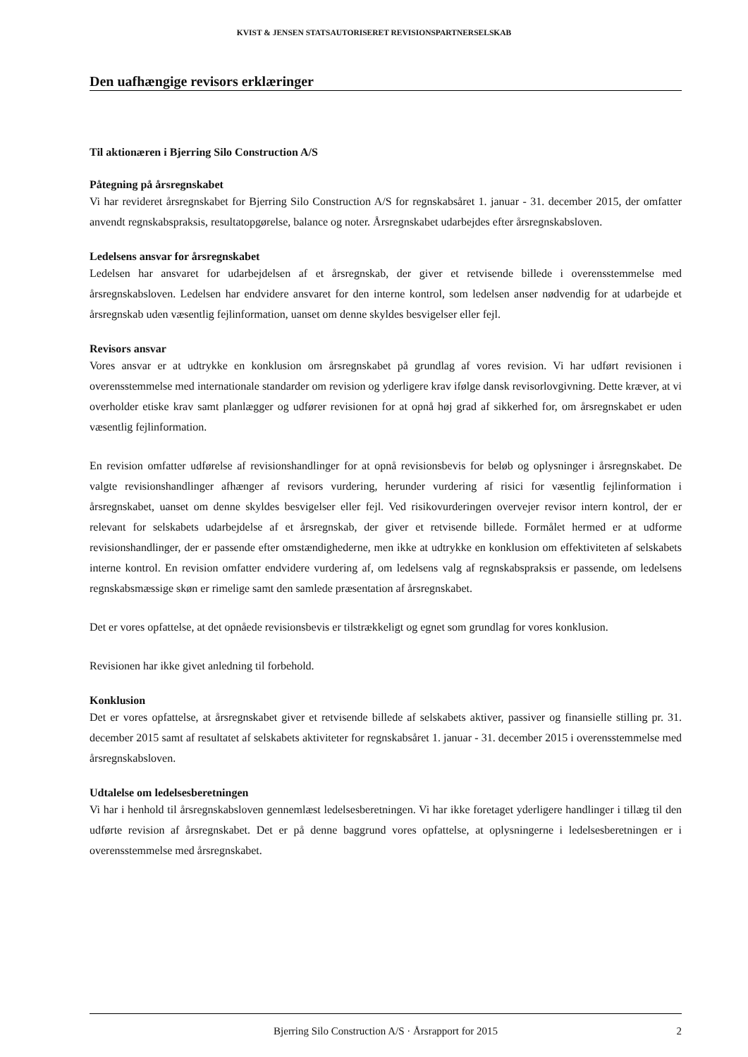KVIST & JENSEN STATSAUTORISERET REVISIONSPARTNERSELSKAB
Den uafhængige revisors erklæringer
Til aktionæren i Bjerring Silo Construction A/S
Påtegning på årsregnskabet
Vi har revideret årsregnskabet for Bjerring Silo Construction A/S for regnskabsåret 1. januar - 31. december 2015, der omfatter anvendt regnskabspraksis, resultatopgørelse, balance og noter. Årsregnskabet udarbejdes efter årsregnskabsloven.
Ledelsens ansvar for årsregnskabet
Ledelsen har ansvaret for udarbejdelsen af et årsregnskab, der giver et retvisende billede i overensstemmelse med årsregnskabsloven. Ledelsen har endvidere ansvaret for den interne kontrol, som ledelsen anser nødvendig for at udarbejde et årsregnskab uden væsentlig fejlinformation, uanset om denne skyldes besvigelser eller fejl.
Revisors ansvar
Vores ansvar er at udtrykke en konklusion om årsregnskabet på grundlag af vores revision. Vi har udført revisionen i overensstemmelse med internationale standarder om revision og yderligere krav ifølge dansk revisorlovgivning. Dette kræver, at vi overholder etiske krav samt planlægger og udfører revisionen for at opnå høj grad af sikkerhed for, om årsregnskabet er uden væsentlig fejlinformation.
En revision omfatter udførelse af revisionshandlinger for at opnå revisionsbevis for beløb og oplysninger i årsregnskabet. De valgte revisionshandlinger afhænger af revisors vurdering, herunder vurdering af risici for væsentlig fejlinformation i årsregnskabet, uanset om denne skyldes besvigelser eller fejl. Ved risikovurderingen overvejer revisor intern kontrol, der er relevant for selskabets udarbejdelse af et årsregnskab, der giver et retvisende billede. Formålet hermed er at udforme revisionshandlinger, der er passende efter omstændighederne, men ikke at udtrykke en konklusion om effektiviteten af selskabets interne kontrol. En revision omfatter endvidere vurdering af, om ledelsens valg af regnskabspraksis er passende, om ledelsens regnskabsmæssige skøn er rimelige samt den samlede præsentation af årsregnskabet.
Det er vores opfattelse, at det opnåede revisionsbevis er tilstrækkeligt og egnet som grundlag for vores konklusion.
Revisionen har ikke givet anledning til forbehold.
Konklusion
Det er vores opfattelse, at årsregnskabet giver et retvisende billede af selskabets aktiver, passiver og finansielle stilling pr. 31. december 2015 samt af resultatet af selskabets aktiviteter for regnskabsåret 1. januar - 31. december 2015 i overensstemmelse med årsregnskabsloven.
Udtalelse om ledelsesberetningen
Vi har i henhold til årsregnskabsloven gennemlæst ledelsesberetningen. Vi har ikke foretaget yderligere handlinger i tillæg til den udførte revision af årsregnskabet. Det er på denne baggrund vores opfattelse, at oplysningerne i ledelsesberetningen er i overensstemmelse med årsregnskabet.
Bjerring Silo Construction A/S · Årsrapport for 2015 2